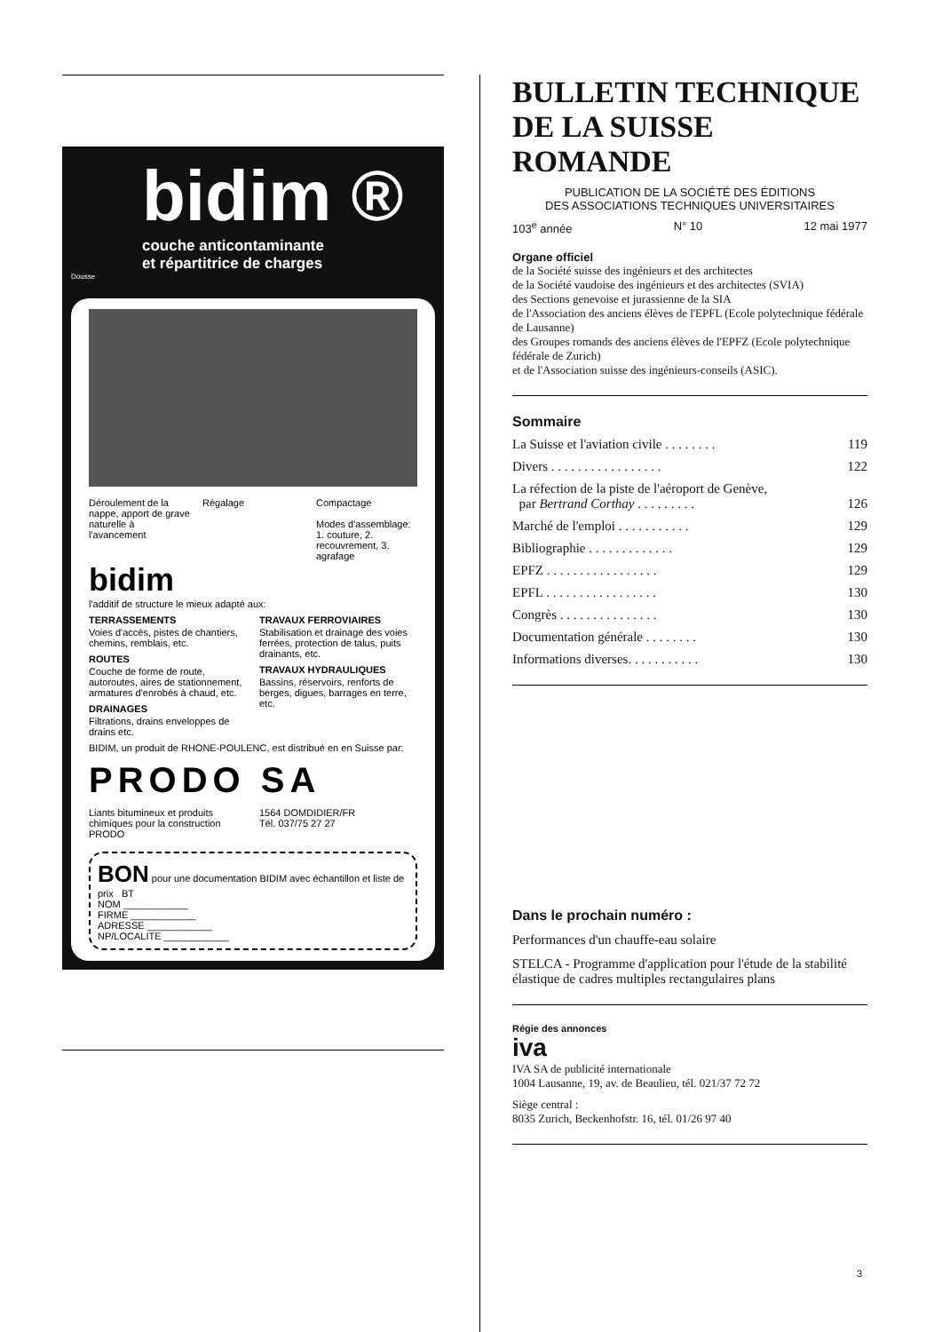bidim ®
couche anticontaminante
et répartitrice de charges
Dousse
Déroulement de la nappe, apport de grave naturelle à l'avancement
Régalage Compactage
Modes d'assemblage: 1. couture, 2. recouvrement, 3. agrafage
bidim
l'additif de structure le mieux adapté aux:
TERRASSEMENTS
Voies d'accès, pistes de chantiers, chemins, remblais, etc.
ROUTES
Couche de forme de route, autoroutes, aires de stationnement, armatures d'enrobés à chaud, etc.
DRAINAGES
Filtrations, drains enveloppes de drains etc.
TRAVAUX FERROVIAIRES
Stabilisation et drainage des voies ferrées, protection de talus, puits drainants, etc.
TRAVAUX HYDRAULIQUES
Bassins, réservoirs, renforts de berges, digues, barrages en terre, etc.
BIDIM, un produit de RHONE-POULENC, est distribué en en Suisse par:
PRODO SA
Liants bitumineux et produits chimiques pour la construction
1564 DOMDIDIER/FR
Tél. 037/75 27 27
PRODO
BON pour une documentation BIDIM avec échantillon et liste de prix BT
NOM ____________
FIRME ____________
ADRESSE ____________
NP/LOCALITE ____________
BULLETIN TECHNIQUE DE LA SUISSE ROMANDE
PUBLICATION DE LA SOCIÉTÉ DES ÉDITIONS
DES ASSOCIATIONS TECHNIQUES UNIVERSITAIRES
103<sup>e</sup> année N° 10 12 mai 1977
Organe officiel
de la Société suisse des ingénieurs et des architectes
de la Société vaudoise des ingénieurs et des architectes (SVIA)
des Sections genevoise et jurassienne de la SIA
de l'Association des anciens élèves de l'EPFL (Ecole polytechnique fédérale de Lausanne)
des Groupes romands des anciens élèves de l'EPFZ (Ecole polytechnique fédérale de Zurich)
et de l'Association suisse des ingénieurs-conseils (ASIC).
Sommaire
La Suisse et l'aviation civile . . . . . . . . 119
Divers . . . . . . . . . . . . . . . . . 122
La réfection de la piste de l'aéroport de Genève,
par Bertrand Corthay . . . . . . . . .
126
Marché de l'emploi . . . . . . . . . . . 129
Bibliographie . . . . . . . . . . . . . 129
EPFZ . . . . . . . . . . . . . . . . . 129
EPFL . . . . . . . . . . . . . . . . . 130
Congrès . . . . . . . . . . . . . . . 130
Documentation générale . . . . . . . . 130
Informations diverses. . . . . . . . . . . 130
Dans le prochain numéro :
Performances d'un chauffe-eau solaire
STELCA - Programme d'application pour l'étude de la stabilité élastique de cadres multiples rectangulaires plans
Régie des annonces
iva
IVA SA de publicité internationale
1004 Lausanne, 19, av. de Beaulieu, tél. 021/37 72 72
Siège central :
8035 Zurich, Beckenhofstr. 16, tél. 01/26 97 40
3